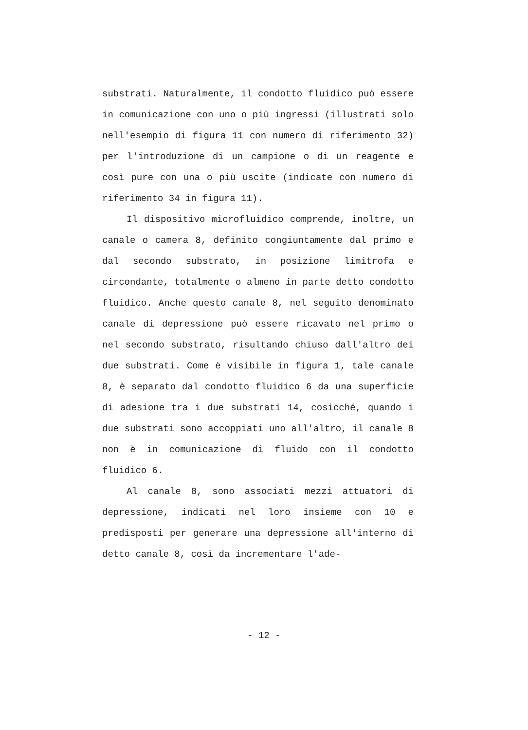substrati. Naturalmente, il condotto fluidico può essere in comunicazione con uno o più ingressi (illustrati solo nell'esempio di figura 11 con numero di riferimento 32) per l'introduzione di un campione o di un reagente e così pure con una o più uscite (indicate con numero di riferimento 34 in figura 11).
Il dispositivo microfluidico comprende, inoltre, un canale o camera 8, definito congiuntamente dal primo e dal secondo substrato, in posizione limitrofa e circondante, totalmente o almeno in parte detto condotto fluidico. Anche questo canale 8, nel seguito denominato canale di depressione può essere ricavato nel primo o nel secondo substrato, risultando chiuso dall'altro dei due substrati. Come è visibile in figura 1, tale canale 8, è separato dal condotto fluidico 6 da una superficie di adesione tra i due substrati 14, cosicché, quando i due substrati sono accoppiati uno all'altro, il canale 8 non è in comunicazione di fluido con il condotto fluidico 6.
Al canale 8, sono associati mezzi attuatori di depressione, indicati nel loro insieme con 10 e predisposti per generare una depressione all'interno di detto canale 8, così da incrementare l'ade-
- 12 -